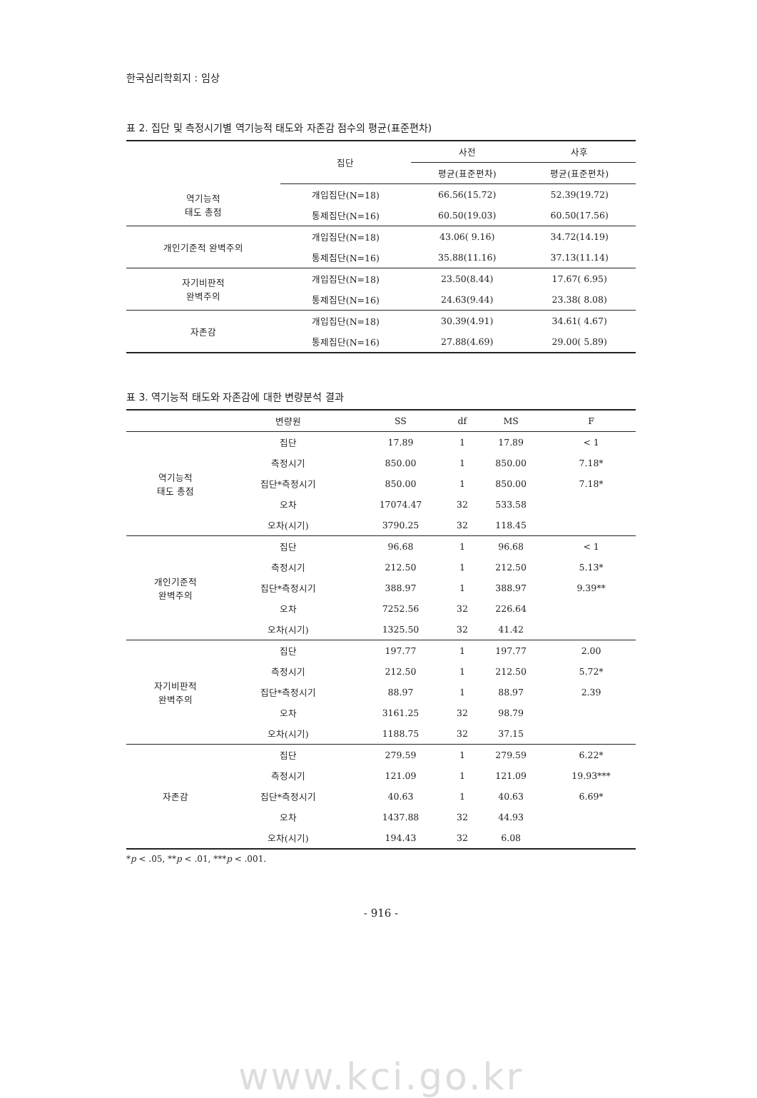한국심리학회지 : 임상
표 2. 집단 및 측정시기별 역기능적 태도와 자존감 점수의 평균(표준편차)
| | 집단 | 사전 | 사후 |
| --- | --- | --- | --- |
| | | 평균(표준편차) | 평균(표준편차) |
| 역기능적 태도 총점 | 개입집단(N=18) | 66.56(15.72) | 52.39(19.72) |
| | 통제집단(N=16) | 60.50(19.03) | 60.50(17.56) |
| 개인기준적 완벽주의 | 개입집단(N=18) | 43.06( 9.16) | 34.72(14.19) |
| | 통제집단(N=16) | 35.88(11.16) | 37.13(11.14) |
| 자기비판적 완벽주의 | 개입집단(N=18) | 23.50(8.44) | 17.67( 6.95) |
| | 통제집단(N=16) | 24.63(9.44) | 23.38( 8.08) |
| 자존감 | 개입집단(N=18) | 30.39(4.91) | 34.61( 4.67) |
| | 통제집단(N=16) | 27.88(4.69) | 29.00( 5.89) |
표 3. 역기능적 태도와 자존감에 대한 변량분석 결과
| | 변량원 | SS | df | MS | F |
| --- | --- | --- | --- | --- | --- |
| 역기능적 태도 총점 | 집단 | 17.89 | 1 | 17.89 | < 1 |
| | 측정시기 | 850.00 | 1 | 850.00 | 7.18* |
| | 집단*측정시기 | 850.00 | 1 | 850.00 | 7.18* |
| | 오차 | 17074.47 | 32 | 533.58 | |
| | 오차(시기) | 3790.25 | 32 | 118.45 | |
| 개인기준적 완벽주의 | 집단 | 96.68 | 1 | 96.68 | < 1 |
| | 측정시기 | 212.50 | 1 | 212.50 | 5.13* |
| | 집단*측정시기 | 388.97 | 1 | 388.97 | 9.39** |
| | 오차 | 7252.56 | 32 | 226.64 | |
| | 오차(시기) | 1325.50 | 32 | 41.42 | |
| 자기비판적 완벽주의 | 집단 | 197.77 | 1 | 197.77 | 2.00 |
| | 측정시기 | 212.50 | 1 | 212.50 | 5.72* |
| | 집단*측정시기 | 88.97 | 1 | 88.97 | 2.39 |
| | 오차 | 3161.25 | 32 | 98.79 | |
| | 오차(시기) | 1188.75 | 32 | 37.15 | |
| 자존감 | 집단 | 279.59 | 1 | 279.59 | 6.22* |
| | 측정시기 | 121.09 | 1 | 121.09 | 19.93*** |
| | 집단*측정시기 | 40.63 | 1 | 40.63 | 6.69* |
| | 오차 | 1437.88 | 32 | 44.93 | |
| | 오차(시기) | 194.43 | 32 | 6.08 | |
*p < .05, **p < .01, ***p < .001.
- 916 -
www.kci.go.kr